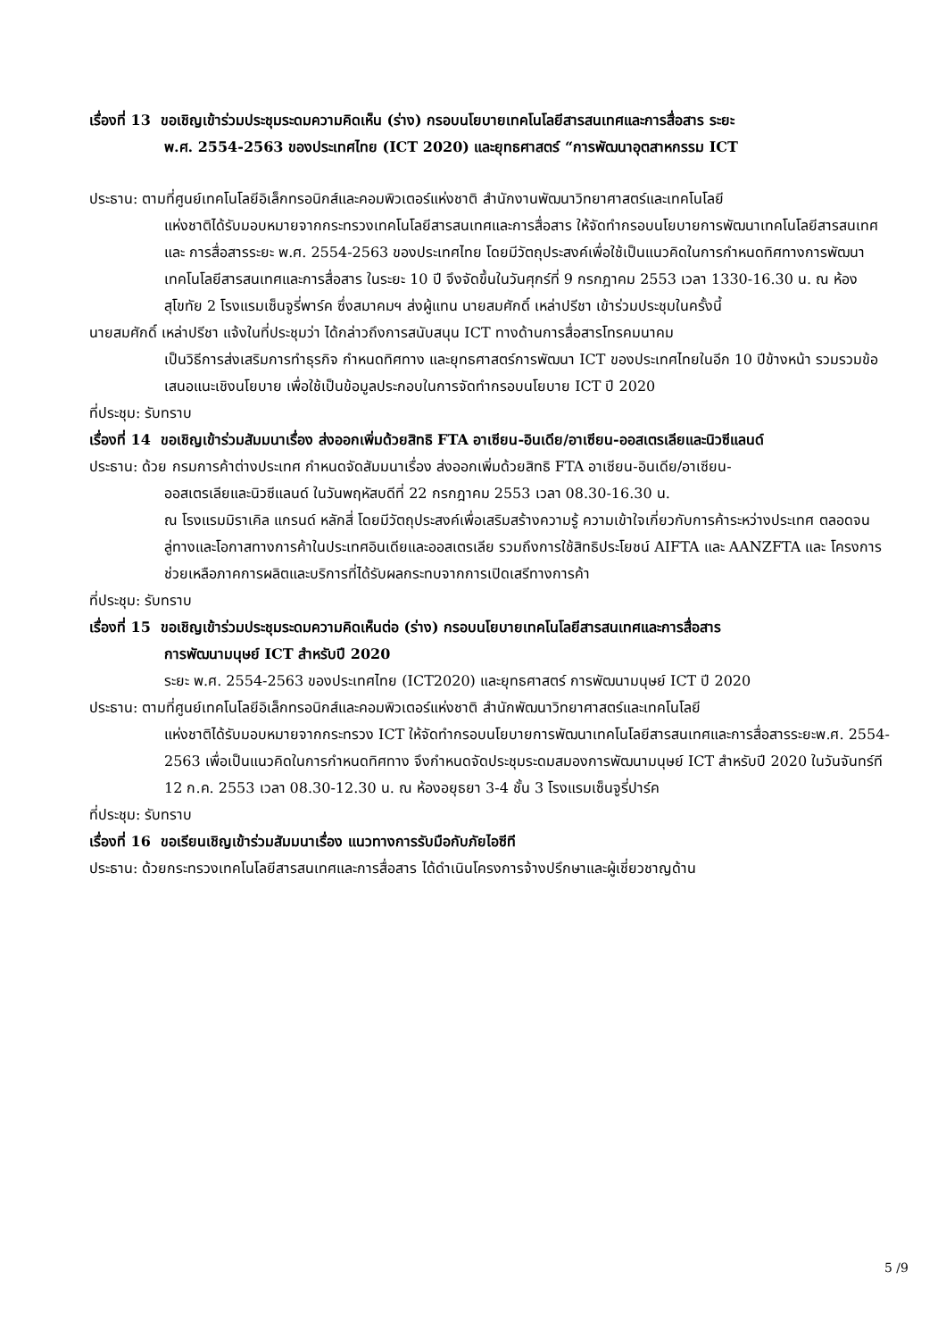เรื่องที่ 13 ขอเชิญเข้าร่วมประชุมระดมความคิดเห็น (ร่าง) กรอบนโยบายเทคโนโลยีสารสนเทศและการสื่อสาร ระยะ
พ.ศ. 2554-2563 ของประเทศไทย (ICT 2020) และยุทธศาสตร์ “การพัฒนาอุตสาหกรรม ICT
ประธาน: ตามที่ศูนย์เทคโนโลยีอิเล็กทรอนิกส์และคอมพิวเตอร์แห่งชาติ สำนักงานพัฒนาวิทยาศาสตร์และเทคโนโลยี
แห่งชาติได้รับมอบหมายจากกระทรวงเทคโนโลยีสารสนเทศและการสื่อสาร ให้จัดทำกรอบนโยบายการพัฒนาเทคโนโลยีสารสนเทศและ การสื่อสารระยะ พ.ศ. 2554-2563 ของประเทศไทย โดยมีวัตถุประสงค์เพื่อใช้เป็นแนวคิดในการกำหนดทิศทางการพัฒนาเทคโนโลยีสารสนเทศและการสื่อสาร ในระยะ 10 ปี จึงจัดขึ้นในวันศุกร์ที่ 9 กรกฎาคม 2553 เวลา 1330-16.30 น. ณ ห้องสุโขทัย 2 โรงแรมเซ็นจูรี่พาร์ค ซึ่งสมาคมฯ ส่งผู้แทน นายสมศักดิ์ เหล่าปรีชา เข้าร่วมประชุมในครั้งนี้
นายสมศักดิ์ เหล่าปรีชา แจ้งในที่ประชุมว่า ได้กล่าวถึงการสนับสนุน ICT ทางด้านการสื่อสารโทรคมนาคม
เป็นวิธีการส่งเสริมการทำธุรกิจ กำหนดทิศทาง และยุทธศาสตร์การพัฒนา ICT ของประเทศไทยในอีก 10 ปีข้างหน้า รวมรวมข้อเสนอแนะเชิงนโยบาย เพื่อใช้เป็นข้อมูลประกอบในการจัดทำกรอบนโยบาย ICT ปี 2020
ที่ประชุม: รับทราบ
เรื่องที่ 14 ขอเชิญเข้าร่วมสัมมนาเรื่อง ส่งออกเพิ่มด้วยสิทธิ FTA อาเซียน-อินเดีย/อาเซียน-ออสเตรเลียและนิวซีแลนด์
ประธาน: ด้วย กรมการค้าต่างประเทศ กำหนดจัดสัมมนาเรื่อง ส่งออกเพิ่มด้วยสิทธิ FTA อาเซียน-อินเดีย/อาเซียน-
ออสเตรเลียและนิวซีแลนด์ ในวันพฤหัสบดีที่ 22 กรกฎาคม 2553 เวลา 08.30-16.30 น.
ณ โรงแรมมิราเคิล แกรนด์ หลักสี่ โดยมีวัตถุประสงค์เพื่อเสริมสร้างความรู้ ความเข้าใจเกี่ยวกับการค้าระหว่างประเทศ ตลอดจนลู่ทางและโอกาสทางการค้าในประเทศอินเดียและออสเตรเลีย รวมถึงการใช้สิทธิประโยชน์ AIFTA และ AANZFTA และ โครงการช่วยเหลือภาคการผลิตและบริการที่ได้รับผลกระทบจากการเปิดเสรีทางการค้า
ที่ประชุม: รับทราบ
เรื่องที่ 15 ขอเชิญเข้าร่วมประชุมระดมความคิดเห็นต่อ (ร่าง) กรอบนโยบายเทคโนโลยีสารสนเทศและการสื่อสาร
การพัฒนามนุษย์ ICT สำหรับปี 2020
ระยะ พ.ศ. 2554-2563 ของประเทศไทย (ICT2020) และยุทธศาสตร์ การพัฒนามนุษย์ ICT ปี 2020
ประธาน: ตามที่ศูนย์เทคโนโลยีอิเล็กทรอนิกส์และคอมพิวเตอร์แห่งชาติ สำนักพัฒนาวิทยาศาสตร์และเทคโนโลยี
แห่งชาติได้รับมอบหมายจากกระทรวง ICT ให้จัดทำกรอบนโยบายการพัฒนาเทคโนโลยีสารสนเทศและการสื่อสารระยะพ.ศ. 2554-2563 เพื่อเป็นแนวคิดในการกำหนดทิศทาง จึงกำหนดจัดประชุมระดมสมองการพัฒนามนุษย์ ICT สำหรับปี 2020 ในวันจันทร์ที 12 ก.ค. 2553 เวลา 08.30-12.30 น. ณ ห้องอยุธยา 3-4 ชั้น 3 โรงแรมเซ็นจูรี่ปาร์ค
ที่ประชุม: รับทราบ
เรื่องที่ 16 ขอเรียนเชิญเข้าร่วมสัมมนาเรื่อง แนวทางการรับมือกับภัยไอซีที
ประธาน: ด้วยกระทรวงเทคโนโลยีสารสนเทศและการสื่อสาร ได้ดำเนินโครงการจ้างปรึกษาและผู้เชี่ยวชาญด้าน
5 /9